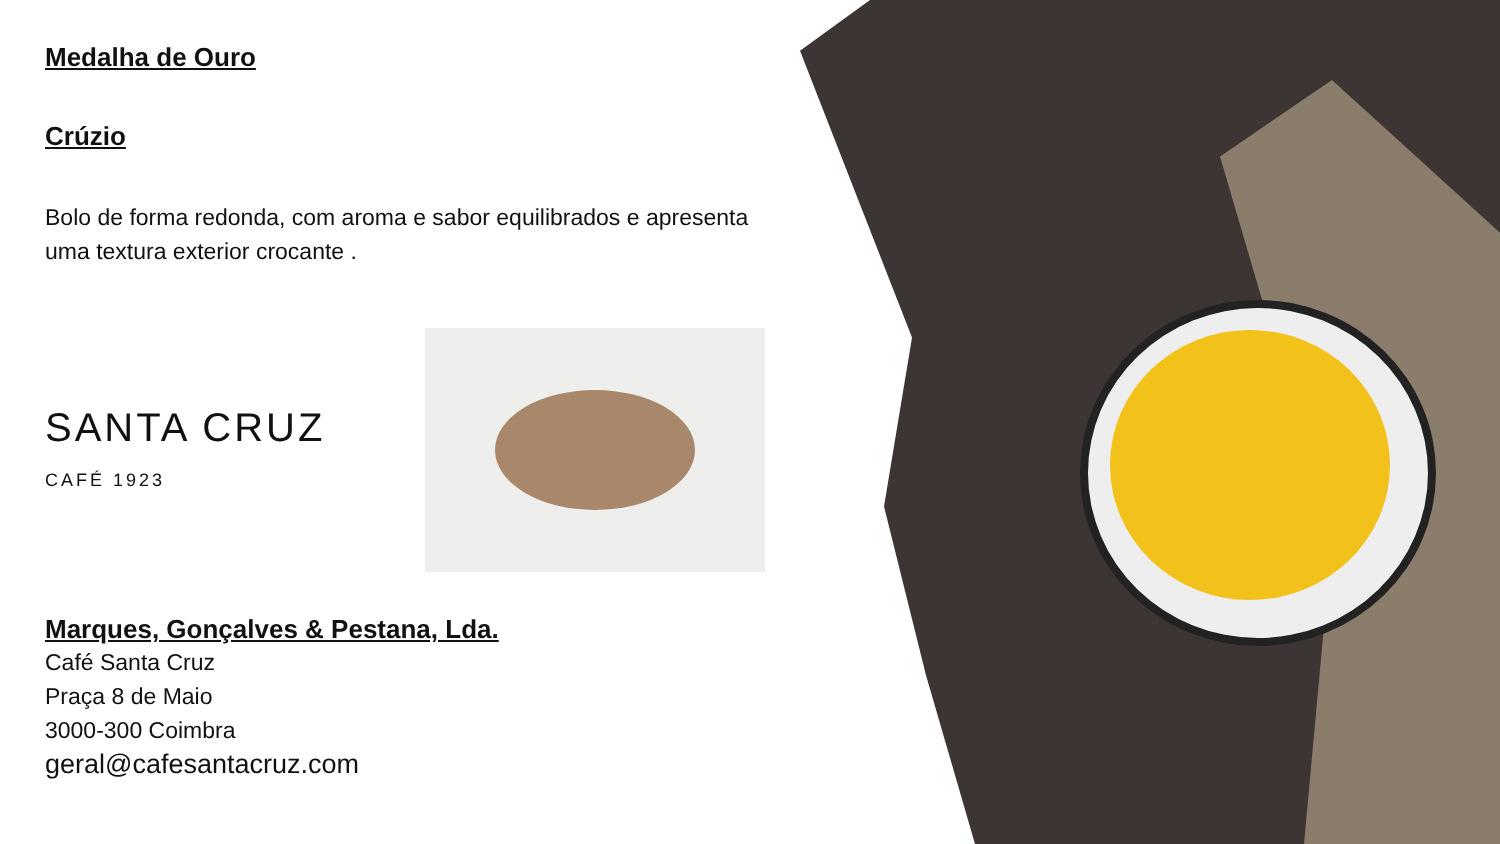Medalha de Ouro
Crúzio
Bolo de forma redonda, com aroma e sabor equilibrados e apresenta uma textura exterior crocante .
SANTA CRUZ
CAFÉ 1923
Marques, Gonçalves & Pestana, Lda.
Café Santa Cruz
Praça 8 de Maio
3000-300 Coimbra
geral@cafesantacruz.com